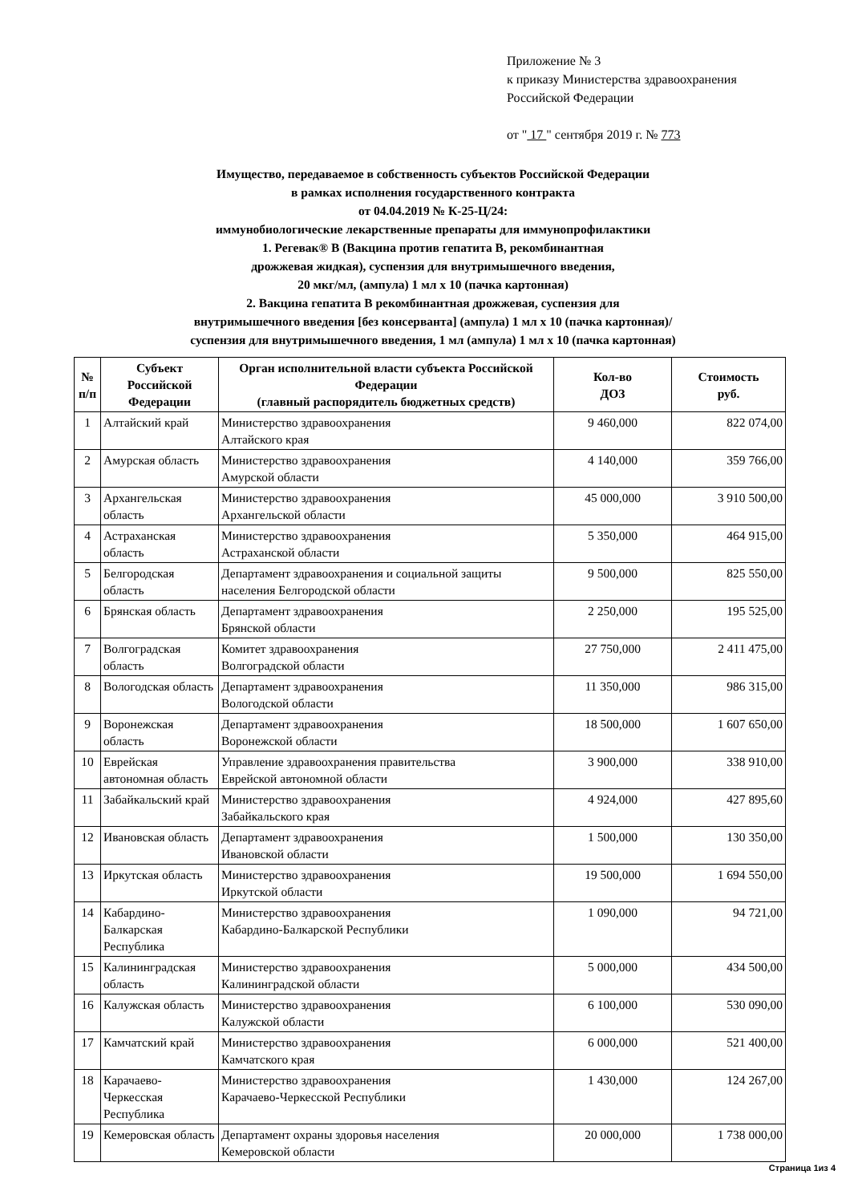Приложение № 3
к приказу Министерства здравоохранения
Российской Федерации
от " 17 " сентября 2019 г. № 773
Имущество, передаваемое в собственность субъектов Российской Федерации
в рамках исполнения государственного контракта
от 04.04.2019 № К-25-Ц/24:
иммунобиологические лекарственные препараты для иммунопрофилактики
1. Регевак® В (Вакцина против гепатита В, рекомбинантная
дрожжевая жидкая), суспензия для внутримышечного введения,
20 мкг/мл, (ампула) 1 мл х 10 (пачка картонная)
2. Вакцина гепатита В рекомбинантная дрожжевая, суспензия для
внутримышечного введения [без консерванта] (ампула) 1 мл х 10 (пачка картонная)/
суспензия для внутримышечного введения, 1 мл (ампула) 1 мл х 10 (пачка картонная)
| № п/п | Субъект Российской Федерации | Орган исполнительной власти субъекта Российской Федерации (главный распорядитель бюджетных средств) | Кол-во ДОЗ | Стоимость руб. |
| --- | --- | --- | --- | --- |
| 1 | Алтайский край | Министерство здравоохранения Алтайского края | 9 460,000 | 822 074,00 |
| 2 | Амурская область | Министерство здравоохранения Амурской области | 4 140,000 | 359 766,00 |
| 3 | Архангельская область | Министерство здравоохранения Архангельской области | 45 000,000 | 3 910 500,00 |
| 4 | Астраханская область | Министерство здравоохранения Астраханской области | 5 350,000 | 464 915,00 |
| 5 | Белгородская область | Департамент здравоохранения и социальной защиты населения Белгородской области | 9 500,000 | 825 550,00 |
| 6 | Брянская область | Департамент здравоохранения Брянской области | 2 250,000 | 195 525,00 |
| 7 | Волгоградская область | Комитет здравоохранения Волгоградской области | 27 750,000 | 2 411 475,00 |
| 8 | Вологодская область | Департамент здравоохранения Вологодской области | 11 350,000 | 986 315,00 |
| 9 | Воронежская область | Департамент здравоохранения Воронежской области | 18 500,000 | 1 607 650,00 |
| 10 | Еврейская автономная область | Управление здравоохранения правительства Еврейской автономной области | 3 900,000 | 338 910,00 |
| 11 | Забайкальский край | Министерство здравоохранения Забайкальского края | 4 924,000 | 427 895,60 |
| 12 | Ивановская область | Департамент здравоохранения Ивановской области | 1 500,000 | 130 350,00 |
| 13 | Иркутская область | Министерство здравоохранения Иркутской области | 19 500,000 | 1 694 550,00 |
| 14 | Кабардино-Балкарская Республика | Министерство здравоохранения Кабардино-Балкарской Республики | 1 090,000 | 94 721,00 |
| 15 | Калининградская область | Министерство здравоохранения Калининградской области | 5 000,000 | 434 500,00 |
| 16 | Калужская область | Министерство здравоохранения Калужской области | 6 100,000 | 530 090,00 |
| 17 | Камчатский край | Министерство здравоохранения Камчатского края | 6 000,000 | 521 400,00 |
| 18 | Карачаево-Черкесская Республика | Министерство здравоохранения Карачаево-Черкесской Республики | 1 430,000 | 124 267,00 |
| 19 | Кемеровская область | Департамент охраны здоровья населения Кемеровской области | 20 000,000 | 1 738 000,00 |
Страница 1из 4